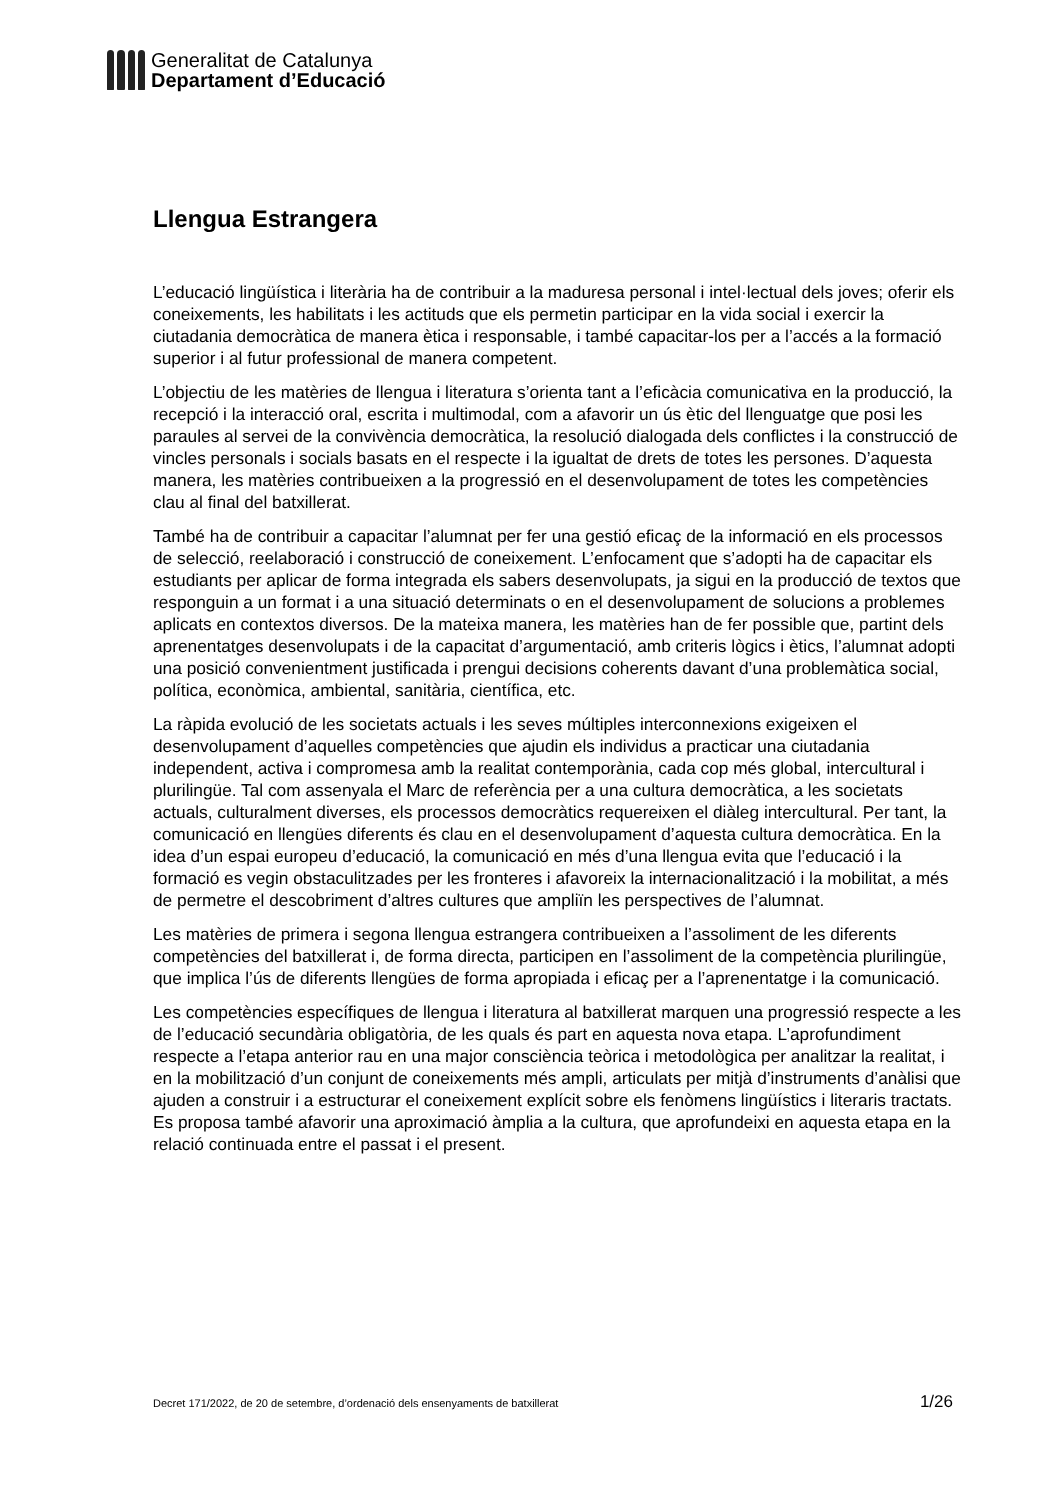Generalitat de Catalunya
Departament d’Educació
Llengua Estrangera
L’educació lingüística i literària ha de contribuir a la maduresa personal i intel·lectual dels joves; oferir els coneixements, les habilitats i les actituds que els permetin participar en la vida social i exercir la ciutadania democràtica de manera ètica i responsable, i també capacitar-los per a l’accés a la formació superior i al futur professional de manera competent.
L’objectiu de les matèries de llengua i literatura s’orienta tant a l’eficàcia comunicativa en la producció, la recepció i la interacció oral, escrita i multimodal, com a afavorir un ús ètic del llenguatge que posi les paraules al servei de la convivència democràtica, la resolució dialogada dels conflictes i la construcció de vincles personals i socials basats en el respecte i la igualtat de drets de totes les persones. D’aquesta manera, les matèries contribueixen a la progressió en el desenvolupament de totes les competències clau al final del batxillerat.
També ha de contribuir a capacitar l’alumnat per fer una gestió eficaç de la informació en els processos de selecció, reelaboració i construcció de coneixement. L’enfocament que s’adopti ha de capacitar els estudiants per aplicar de forma integrada els sabers desenvolupats, ja sigui en la producció de textos que responguin a un format i a una situació determinats o en el desenvolupament de solucions a problemes aplicats en contextos diversos. De la mateixa manera, les matèries han de fer possible que, partint dels aprenentatges desenvolupats i de la capacitat d’argumentació, amb criteris lògics i ètics, l’alumnat adopti una posició convenientment justificada i prengui decisions coherents davant d’una problemàtica social, política, econòmica, ambiental, sanitària, científica, etc.
La ràpida evolució de les societats actuals i les seves múltiples interconnexions exigeixen el desenvolupament d’aquelles competències que ajudin els individus a practicar una ciutadania independent, activa i compromesa amb la realitat contemporània, cada cop més global, intercultural i plurilingüe. Tal com assenyala el Marc de referència per a una cultura democràtica, a les societats actuals, culturalment diverses, els processos democràtics requereixen el diàleg intercultural. Per tant, la comunicació en llengües diferents és clau en el desenvolupament d’aquesta cultura democràtica. En la idea d’un espai europeu d’educació, la comunicació en més d’una llengua evita que l’educació i la formació es vegin obstaculitzades per les fronteres i afavoreix la internacionalització i la mobilitat, a més de permetre el descobriment d’altres cultures que ampliïn les perspectives de l’alumnat.
Les matèries de primera i segona llengua estrangera contribueixen a l’assoliment de les diferents competències del batxillerat i, de forma directa, participen en l’assoliment de la competència plurilingüe, que implica l’ús de diferents llengües de forma apropiada i eficaç per a l’aprenentatge i la comunicació.
Les competències específiques de llengua i literatura al batxillerat marquen una progressió respecte a les de l’educació secundària obligatòria, de les quals és part en aquesta nova etapa. L’aprofundiment respecte a l’etapa anterior rau en una major consciència teòrica i metodològica per analitzar la realitat, i en la mobilització d’un conjunt de coneixements més ampli, articulats per mitjà d’instruments d’anàlisi que ajuden a construir i a estructurar el coneixement explícit sobre els fenòmens lingüístics i literaris tractats. Es proposa també afavorir una aproximació àmplia a la cultura, que aprofundeixi en aquesta etapa en la relació continuada entre el passat i el present.
Decret 171/2022, de 20 de setembre, d’ordenació dels ensenyaments de batxillerat 1/26